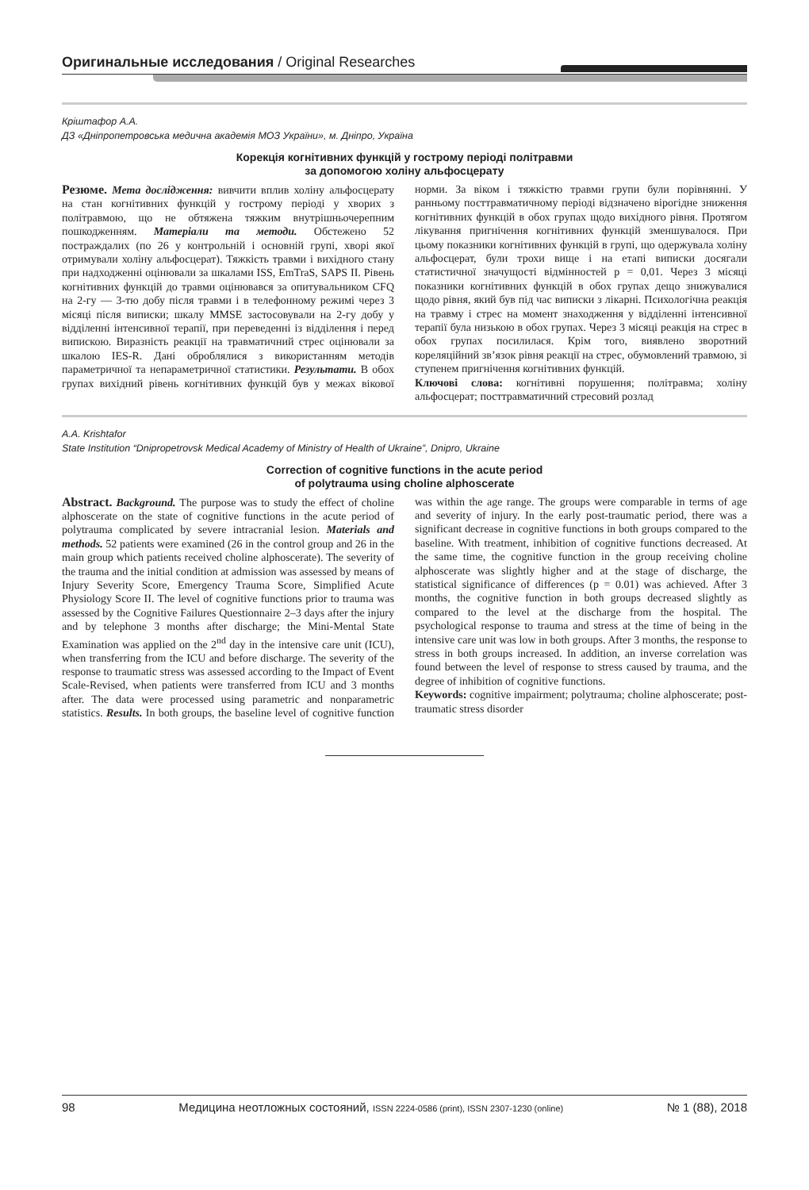Оригинальные исследования / Original Researches
Кріштафор А.А.
ДЗ «Дніпропетровська медична академія МОЗ України», м. Дніпро, Україна
Корекція когнітивних функцій у гострому періоді політравми
за допомогою холіну альфосцерату
Резюме. Мета дослідження: вивчити вплив холіну альфосцерату на стан когнітивних функцій у гострому періоді у хворих з політравмою, що не обтяжена тяжким внутрішньочерепним пошкодженням. Матеріали та методи. Обстежено 52 постраждалих (по 26 у контрольній і основній групі, хворі якої отримували холіну альфосцерат). Тяжкість травми і вихідного стану при надходженні оцінювали за шкалами ISS, EmTraS, SAPS II. Рівень когнітивних функцій до травми оцінювався за опитувальником CFQ на 2-гу — 3-тю добу після травми і в телефонному режимі через 3 місяці після виписки; шкалу MMSE застосовували на 2-гу добу у відділенні інтенсивної терапії, при переведенні із відділення і перед випискою. Виразність реакції на травматичний стрес оцінювали за шкалою IES-R. Дані оброблялися з використанням методів параметричної та непараметричної статистики. Результати. В обох групах вихідний рівень когнітивних функцій був у межах вікової норми. За віком і тяжкістю травми групи були порівнянні. У ранньому посттравматичному періоді відзначено вірогідне зниження когнітивних функцій в обох групах щодо вихідного рівня. Протягом лікування пригнічення когнітивних функцій зменшувалося. При цьому показники когнітивних функцій в групі, що одержувала холіну альфосцерат, були трохи вище і на етапі виписки досягали статистичної значущості відмінностей p = 0,01. Через 3 місяці показники когнітивних функцій в обох групах дещо знижувалися щодо рівня, який був під час виписки з лікарні. Психологічна реакція на травму і стрес на момент знаходження у відділенні інтенсивної терапії була низькою в обох групах. Через 3 місяці реакція на стрес в обох групах посилилася. Крім того, виявлено зворотний кореляційний зв’язок рівня реакції на стрес, обумовлений травмою, зі ступенем пригнічення когнітивних функцій.
Ключові слова: когнітивні порушення; політравма; холіну альфосцерат; посттравматичний стресовий розлад
A.A. Krishtafor
State Institution “Dnipropetrovsk Medical Academy of Ministry of Health of Ukraine”, Dnipro, Ukraine
Correction of cognitive functions in the acute period
of polytrauma using choline alphoscerate
Abstract. Background. The purpose was to study the effect of choline alphoscerate on the state of cognitive functions in the acute period of polytrauma complicated by severe intracranial lesion. Materials and methods. 52 patients were examined (26 in the control group and 26 in the main group which patients received choline alphoscerate). The severity of the trauma and the initial condition at admission was assessed by means of Injury Severity Score, Emergency Trauma Score, Simplified Acute Physiology Score II. The level of cognitive functions prior to trauma was assessed by the Cognitive Failures Questionnaire 2–3 days after the injury and by telephone 3 months after discharge; the Mini-Mental State Examination was applied on the 2<sup>nd</sup> day in the intensive care unit (ICU), when transferring from the ICU and before discharge. The severity of the response to traumatic stress was assessed according to the Impact of Event Scale-Revised, when patients were transferred from ICU and 3 months after. The data were processed using parametric and nonparametric statistics. Results. In both groups, the baseline level of cognitive function was within the age range. The groups were comparable in terms of age and severity of injury. In the early post-traumatic period, there was a significant decrease in cognitive functions in both groups compared to the baseline. With treatment, inhibition of cognitive functions decreased. At the same time, the cognitive function in the group receiving choline alphoscerate was slightly higher and at the stage of discharge, the statistical significance of differences (p = 0.01) was achieved. After 3 months, the cognitive function in both groups decreased slightly as compared to the level at the discharge from the hospital. The psychological response to trauma and stress at the time of being in the intensive care unit was low in both groups. After 3 months, the response to stress in both groups increased. In addition, an inverse correlation was found between the level of response to stress caused by trauma, and the degree of inhibition of cognitive functions.
Keywords: cognitive impairment; polytrauma; choline alphoscerate; post-traumatic stress disorder
98 Медицина неотложных состояний, ISSN 2224-0586 (print), ISSN 2307-1230 (online) № 1 (88), 2018